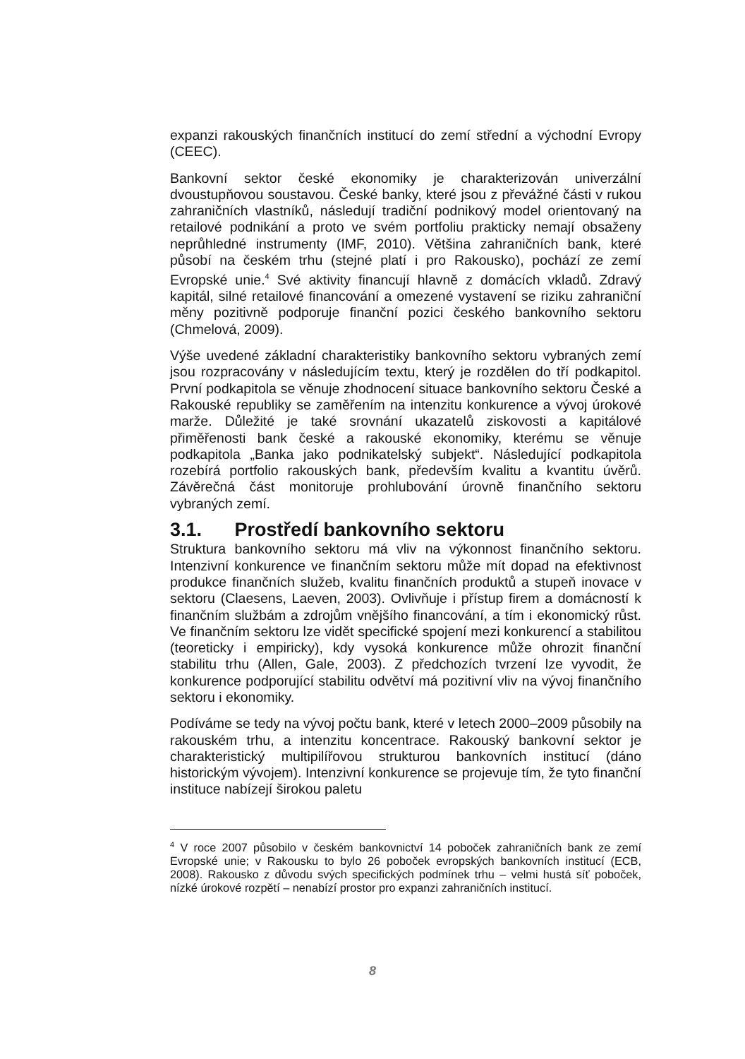expanzi rakouských finančních institucí do zemí střední a východní Evropy (CEEC).
Bankovní sektor české ekonomiky je charakterizován univerzální dvoustupňovou soustavou. České banky, které jsou z převážné části v rukou zahraničních vlastníků, následují tradiční podnikový model orientovaný na retailové podnikání a proto ve svém portfoliu prakticky nemají obsaženy neprůhledné instrumenty (IMF, 2010). Většina zahraničních bank, které působí na českém trhu (stejné platí i pro Rakousko), pochází ze zemí Evropské unie.<sup>4</sup> Své aktivity financují hlavně z domácích vkladů. Zdravý kapitál, silné retailové financování a omezené vystavení se riziku zahraniční měny pozitivně podporuje finanční pozici českého bankovního sektoru (Chmelová, 2009).
Výše uvedené základní charakteristiky bankovního sektoru vybraných zemí jsou rozpracovány v následujícím textu, který je rozdělen do tří podkapitol. První podkapitola se věnuje zhodnocení situace bankovního sektoru České a Rakouské republiky se zaměřením na intenzitu konkurence a vývoj úrokové marže. Důležité je také srovnání ukazatelů ziskovosti a kapitálové přiměřenosti bank české a rakouské ekonomiky, kterému se věnuje podkapitola „Banka jako podnikatelský subjekt“. Následující podkapitola rozebírá portfolio rakouských bank, především kvalitu a kvantitu úvěrů. Závěrečná část monitoruje prohlubování úrovně finančního sektoru vybraných zemí.
3.1. Prostředí bankovního sektoru
Struktura bankovního sektoru má vliv na výkonnost finančního sektoru. Intenzivní konkurence ve finančním sektoru může mít dopad na efektivnost produkce finančních služeb, kvalitu finančních produktů a stupeň inovace v sektoru (Claesens, Laeven, 2003). Ovlivňuje i přístup firem a domácností k finančním službám a zdrojům vnějšího financování, a tím i ekonomický růst. Ve finančním sektoru lze vidět specifické spojení mezi konkurencí a stabilitou (teoreticky i empiricky), kdy vysoká konkurence může ohrozit finanční stabilitu trhu (Allen, Gale, 2003). Z předchozích tvrzení lze vyvodit, že konkurence podporující stabilitu odvětví má pozitivní vliv na vývoj finančního sektoru i ekonomiky.
Podíváme se tedy na vývoj počtu bank, které v letech 2000–2009 působily na rakouském trhu, a intenzitu koncentrace. Rakouský bankovní sektor je charakteristický multipilířovou strukturou bankovních institucí (dáno historickým vývojem). Intenzivní konkurence se projevuje tím, že tyto finanční instituce nabízejí širokou paletu
<sup>4</sup> V roce 2007 působilo v českém bankovnictví 14 poboček zahraničních bank ze zemí Evropské unie; v Rakousku to bylo 26 poboček evropských bankovních institucí (ECB, 2008). Rakousko z důvodu svých specifických podmínek trhu – velmi hustá síť poboček, nízké úrokové rozpětí – nenabízí prostor pro expanzi zahraničních institucí.
8